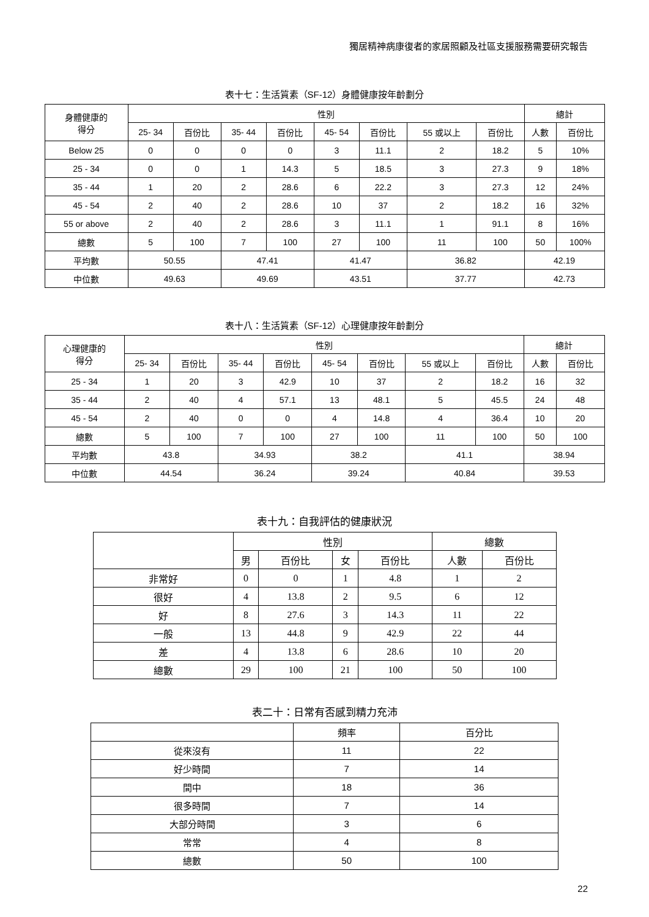獨居精神病康復者的家居照顧及社區支援服務需要研究報告
表十七：生活質素（SF-12）身體健康按年齡劃分
| 身體健康的 得分 | 性別 | | | | | | | | 總計 | |
| --- | --- | --- | --- | --- | --- | --- | --- | --- | --- | --- |
| | 25- 34 | 百份比 | 35- 44 | 百份比 | 45- 54 | 百份比 | 55 或以上 | 百份比 | 人數 | 百份比 |
| Below 25 | 0 | 0 | 0 | 0 | 3 | 11.1 | 2 | 18.2 | 5 | 10% |
| 25 - 34 | 0 | 0 | 1 | 14.3 | 5 | 18.5 | 3 | 27.3 | 9 | 18% |
| 35 - 44 | 1 | 20 | 2 | 28.6 | 6 | 22.2 | 3 | 27.3 | 12 | 24% |
| 45 - 54 | 2 | 40 | 2 | 28.6 | 10 | 37 | 2 | 18.2 | 16 | 32% |
| 55 or above | 2 | 40 | 2 | 28.6 | 3 | 11.1 | 1 | 91.1 | 8 | 16% |
| 總數 | 5 | 100 | 7 | 100 | 27 | 100 | 11 | 100 | 50 | 100% |
| 平均數 | 50.55 | | 47.41 | | 41.47 | | 36.82 | | 42.19 | |
| 中位數 | 49.63 | | 49.69 | | 43.51 | | 37.77 | | 42.73 | |
表十八：生活質素（SF-12）心理健康按年齡劃分
| 心理健康的 得分 | 性別 | | | | | | | | 總計 | |
| --- | --- | --- | --- | --- | --- | --- | --- | --- | --- | --- |
| | 25- 34 | 百份比 | 35- 44 | 百份比 | 45- 54 | 百份比 | 55 或以上 | 百份比 | 人數 | 百份比 |
| 25 - 34 | 1 | 20 | 3 | 42.9 | 10 | 37 | 2 | 18.2 | 16 | 32 |
| 35 - 44 | 2 | 40 | 4 | 57.1 | 13 | 48.1 | 5 | 45.5 | 24 | 48 |
| 45 - 54 | 2 | 40 | 0 | 0 | 4 | 14.8 | 4 | 36.4 | 10 | 20 |
| 總數 | 5 | 100 | 7 | 100 | 27 | 100 | 11 | 100 | 50 | 100 |
| 平均數 | 43.8 | | 34.93 | | 38.2 | | 41.1 | | 38.94 | |
| 中位數 | 44.54 | | 36.24 | | 39.24 | | 40.84 | | 39.53 | |
表十九：自我評估的健康狀況
| | 性別 | | | | 總數 | |
| --- | --- | --- | --- | --- | --- | --- |
| | 男 | 百份比 | 女 | 百份比 | 人數 | 百份比 |
| 非常好 | 0 | 0 | 1 | 4.8 | 1 | 2 |
| 很好 | 4 | 13.8 | 2 | 9.5 | 6 | 12 |
| 好 | 8 | 27.6 | 3 | 14.3 | 11 | 22 |
| 一般 | 13 | 44.8 | 9 | 42.9 | 22 | 44 |
| 差 | 4 | 13.8 | 6 | 28.6 | 10 | 20 |
| 總數 | 29 | 100 | 21 | 100 | 50 | 100 |
表二十：日常有否感到精力充沛
| | 頻率 | 百分比 |
| --- | --- | --- |
| 從來沒有 | 11 | 22 |
| 好少時間 | 7 | 14 |
| 間中 | 18 | 36 |
| 很多時間 | 7 | 14 |
| 大部分時間 | 3 | 6 |
| 常常 | 4 | 8 |
| 總數 | 50 | 100 |
22